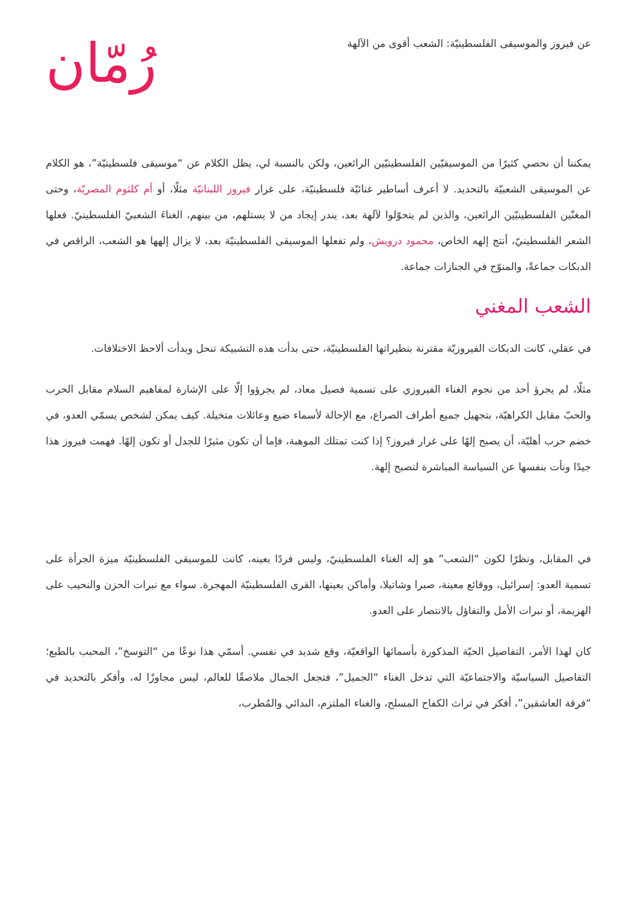عن فيروز والموسيقى الفلسطينيّة: الشعب أقوى من الآلهة
رُمّان
يمكننا أن نحصي كثيرًا من الموسيقيّين الفلسطينيّين الرائعين، ولكن بالنسبة لي، يظل الكلام عن “موسيقى فلسطينيّة”، هو الكلام عن الموسيقى الشعبيّة بالتحديد. لا أعرف أساطير غنائيّة فلسطينيّة، على غرار فيروز اللبنانيّة مثلًا، أو أم كلثوم المصريّة، وحتى المغنّين الفلسطينيّين الرائعين، والذين لم يتحوّلوا لآلهة بعد، يندر إيجاد من لا يستلهم، من بينهم، الغناءَ الشعبيّ الفلسطينيّ. فعلها الشعر الفلسطينيّ، أنتج إلهه الخاص، محمود درويش، ولم تفعلها الموسيقى الفلسطينيّة بعد، لا يزال إلهها هو الشعب، الراقص في الدبكات جماعةً، والمنوّح في الجنازات جماعة.
الشعب المغني
في عقلي، كانت الدبكات الفيروزيّة مقترنة بنظيراتها الفلسطينيّة، حتى بدأت هذه التشبيكة تنحل وبدأت ألاحظ الاختلافات.
مثلًا، لم يجرؤ أحد من نجوم الغناء الفيروزي على تسمية فصيل معاد، لم يجرؤوا إلّا على الإشارة لمفاهيم السلام مقابل الحرب والحبّ مقابل الكراهيّة، بتجهيل جميع أطراف الصراع، مع الإحالة لأسماء ضيع وعائلات متخيلة. كيف يمكن لشخص يسمّي العدو، في خضم حرب أهليّة، أن يصبح إلهًا على غرار فيروز؟ إذا كنت تمتلك الموهبة، فإما أن تكون مثيرًا للجدل أو تكون إلهًا. فهمت فيروز هذا جيدًا ونأت بنفسها عن السياسة المباشرة لتصبح إلهة.
في المقابل، ونظرًا لكون “الشعب” هو إله الغناء الفلسطينيّ، وليس فردًا بعينه، كانت للموسيقى الفلسطينيّة ميزة الجرأة على تسمية العدو: إسرائيل، ووقائع معينة، صبرا وشاتيلا، وأماكن بعينها، القرى الفلسطينيّة المهجرة. سواء مع نبرات الحزن والنحيب على الهزيمة، أو نبرات الأمل والتفاؤل بالانتصار على العدو.
كان لهذا الأمر، التفاصيل الحيّة المذكورة بأسمائها الواقعيّة، وقع شديد في نفسي. أسمّي هذا نوعًا من “التوسخ”، المحبب بالطبع؛ التفاصيل السياسيّة والاجتماعيّة التي تدخل الغناء “الجميل”، فتجعل الجمال ملاصقًا للعالم، ليس مجاوزًا له، وأفكر بالتحديد في “فرقة العاشقين”، أفكر في تراث الكفاح المسلح، والغناء الملتزم، البدائي والمُطرب،